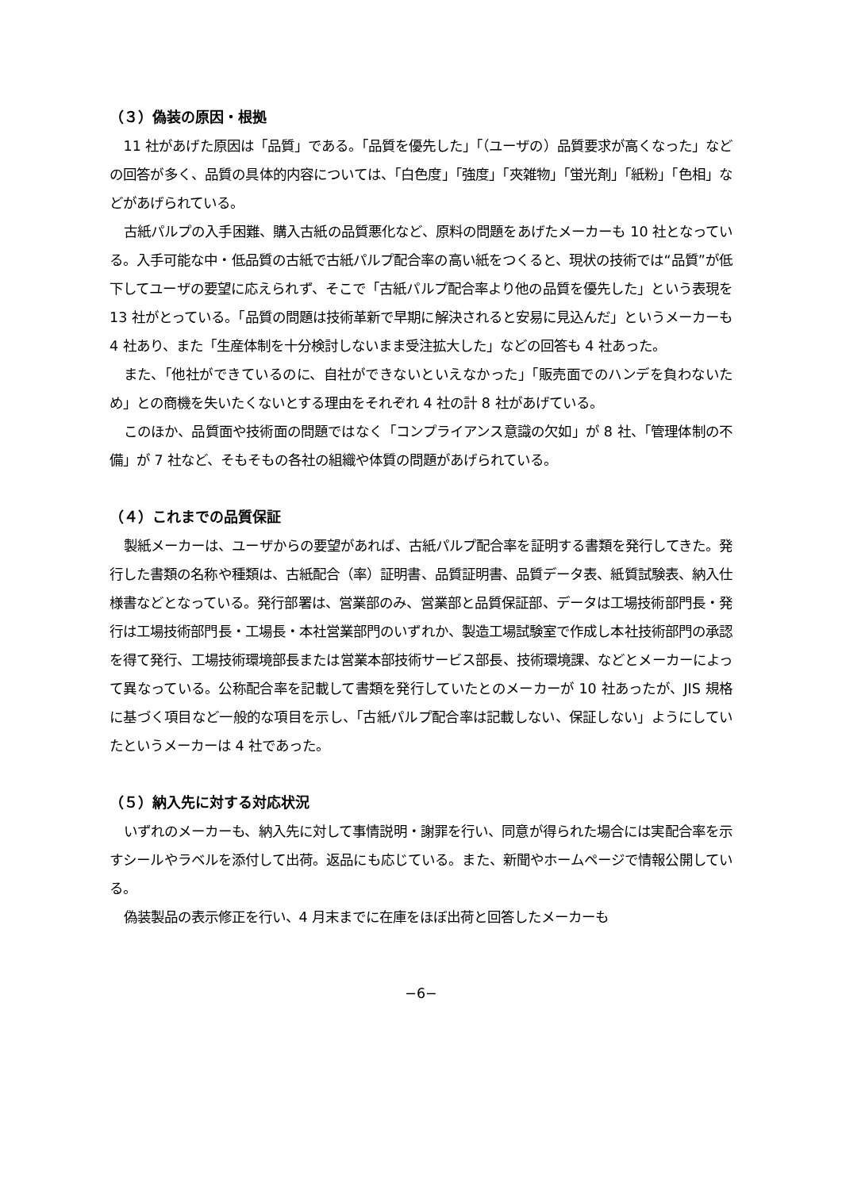（３）偽装の原因・根拠
11 社があげた原因は「品質」である。「品質を優先した」「（ユーザの）品質要求が高くなった」などの回答が多く、品質の具体的内容については、「白色度」「強度」「夾雑物」「蛍光剤」「紙粉」「色相」などがあげられている。
古紙パルプの入手困難、購入古紙の品質悪化など、原料の問題をあげたメーカーも 10 社となっている。入手可能な中・低品質の古紙で古紙パルプ配合率の高い紙をつくると、現状の技術では“品質”が低下してユーザの要望に応えられず、そこで「古紙パルプ配合率より他の品質を優先した」という表現を 13 社がとっている。「品質の問題は技術革新で早期に解決されると安易に見込んだ」というメーカーも 4 社あり、また「生産体制を十分検討しないまま受注拡大した」などの回答も 4 社あった。
また、「他社ができているのに、自社ができないといえなかった」「販売面でのハンデを負わないため」との商機を失いたくないとする理由をそれぞれ 4 社の計 8 社があげている。
このほか、品質面や技術面の問題ではなく「コンプライアンス意識の欠如」が 8 社、「管理体制の不備」が 7 社など、そもそもの各社の組織や体質の問題があげられている。
（４）これまでの品質保証
製紙メーカーは、ユーザからの要望があれば、古紙パルプ配合率を証明する書類を発行してきた。発行した書類の名称や種類は、古紙配合（率）証明書、品質証明書、品質データ表、紙質試験表、納入仕様書などとなっている。発行部署は、営業部のみ、営業部と品質保証部、データは工場技術部門長・発行は工場技術部門長・工場長・本社営業部門のいずれか、製造工場試験室で作成し本社技術部門の承認を得て発行、工場技術環境部長または営業本部技術サービス部長、技術環境課、などとメーカーによって異なっている。公称配合率を記載して書類を発行していたとのメーカーが 10 社あったが、JIS 規格に基づく項目など一般的な項目を示し、「古紙パルプ配合率は記載しない、保証しない」ようにしていたというメーカーは 4 社であった。
（５）納入先に対する対応状況
いずれのメーカーも、納入先に対して事情説明・謝罪を行い、同意が得られた場合には実配合率を示すシールやラベルを添付して出荷。返品にも応じている。また、新聞やホームページで情報公開している。
偽装製品の表示修正を行い、4 月末までに在庫をほぼ出荷と回答したメーカーも
−6−